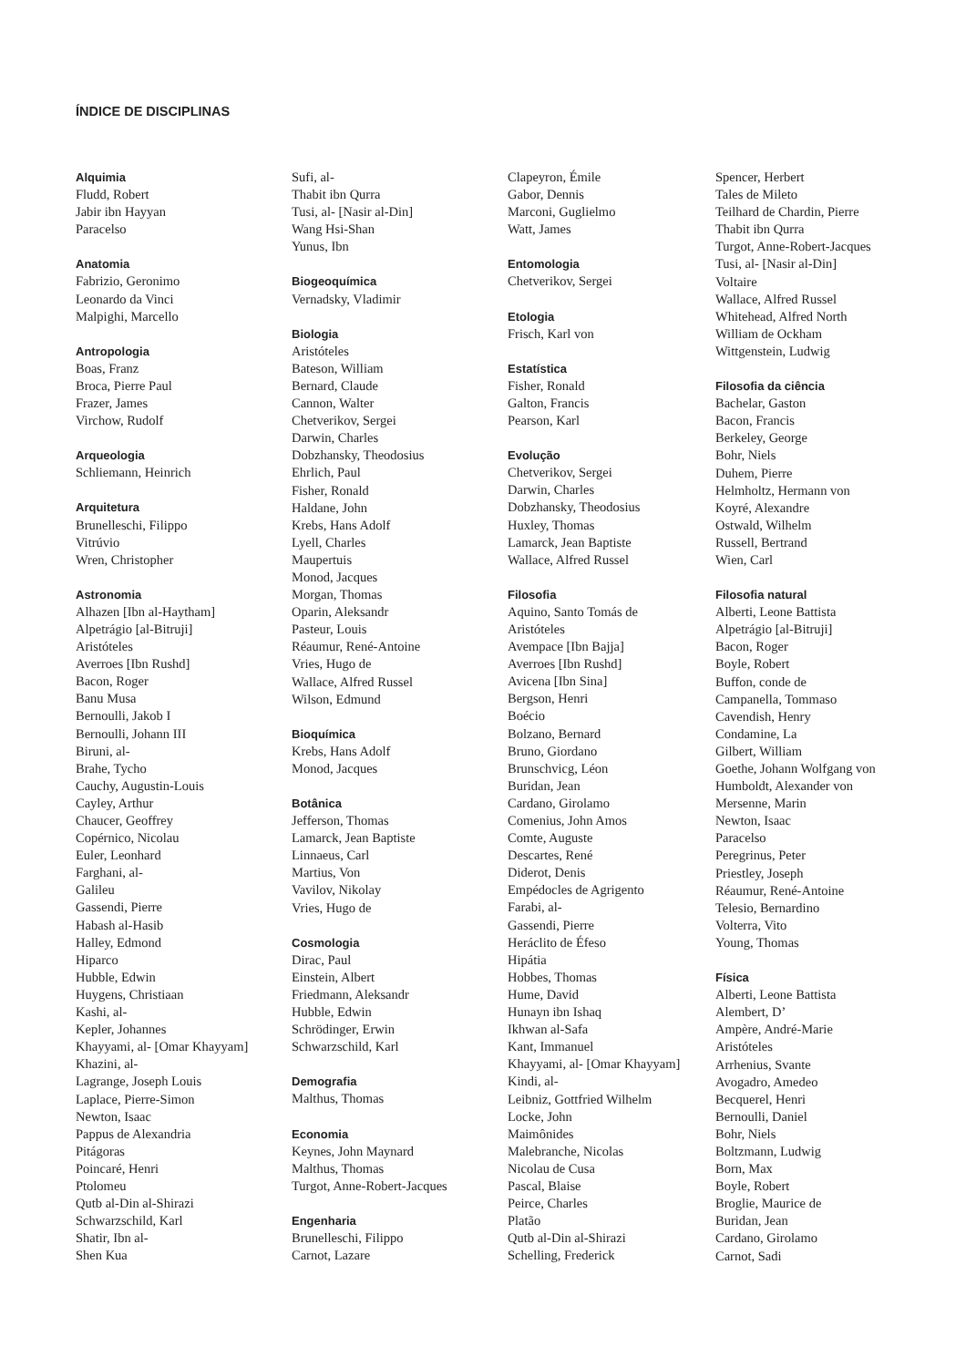ÍNDICE DE DISCIPLINAS
Alquimia
Fludd, Robert
Jabir ibn Hayyan
Paracelso
Anatomia
Fabrizio, Geronimo
Leonardo da Vinci
Malpighi, Marcello
Antropologia
Boas, Franz
Broca, Pierre Paul
Frazer, James
Virchow, Rudolf
Arqueologia
Schliemann, Heinrich
Arquitetura
Brunelleschi, Filippo
Vitrúvio
Wren, Christopher
Astronomia
Alhazen [Ibn al-Haytham]
Alpetrágio [al-Bitruji]
Aristóteles
Averroes [Ibn Rushd]
Bacon, Roger
Banu Musa
Bernoulli, Jakob I
Bernoulli, Johann III
Biruni, al-
Brahe, Tycho
Cauchy, Augustin-Louis
Cayley, Arthur
Chaucer, Geoffrey
Copérnico, Nicolau
Euler, Leonhard
Farghani, al-
Galileu
Gassendi, Pierre
Habash al-Hasib
Halley, Edmond
Hiparco
Hubble, Edwin
Huygens, Christiaan
Kashi, al-
Kepler, Johannes
Khayyami, al- [Omar Khayyam]
Khazini, al-
Lagrange, Joseph Louis
Laplace, Pierre-Simon
Newton, Isaac
Pappus de Alexandria
Pitágoras
Poincaré, Henri
Ptolomeu
Qutb al-Din al-Shirazi
Schwarzschild, Karl
Shatir, Ibn al-
Shen Kua
Sufi, al-
Thabit ibn Qurra
Tusi, al- [Nasir al-Din]
Wang Hsi-Shan
Yunus, Ibn
Biogeoquímica
Vernadsky, Vladimir
Biologia
Aristóteles
Bateson, William
Bernard, Claude
Cannon, Walter
Chetverikov, Sergei
Darwin, Charles
Dobzhansky, Theodosius
Ehrlich, Paul
Fisher, Ronald
Haldane, John
Krebs, Hans Adolf
Lyell, Charles
Maupertuis
Monod, Jacques
Morgan, Thomas
Oparin, Aleksandr
Pasteur, Louis
Réaumur, René-Antoine
Vries, Hugo de
Wallace, Alfred Russel
Wilson, Edmund
Bioquímica
Krebs, Hans Adolf
Monod, Jacques
Botânica
Jefferson, Thomas
Lamarck, Jean Baptiste
Linnaeus, Carl
Martius, Von
Vavilov, Nikolay
Vries, Hugo de
Cosmologia
Dirac, Paul
Einstein, Albert
Friedmann, Aleksandr
Hubble, Edwin
Schrödinger, Erwin
Schwarzschild, Karl
Demografia
Malthus, Thomas
Economia
Keynes, John Maynard
Malthus, Thomas
Turgot, Anne-Robert-Jacques
Engenharia
Brunelleschi, Filippo
Carnot, Lazare
Clapeyron, Émile
Gabor, Dennis
Marconi, Guglielmo
Watt, James
Entomologia
Chetverikov, Sergei
Etologia
Frisch, Karl von
Estatística
Fisher, Ronald
Galton, Francis
Pearson, Karl
Evolução
Chetverikov, Sergei
Darwin, Charles
Dobzhansky, Theodosius
Huxley, Thomas
Lamarck, Jean Baptiste
Wallace, Alfred Russel
Filosofia
Aquino, Santo Tomás de
Aristóteles
Avempace [Ibn Bajja]
Averroes [Ibn Rushd]
Avicena [Ibn Sina]
Bergson, Henri
Boécio
Bolzano, Bernard
Bruno, Giordano
Brunschvicg, Léon
Buridan, Jean
Cardano, Girolamo
Comenius, John Amos
Comte, Auguste
Descartes, René
Diderot, Denis
Empédocles de Agrigento
Farabi, al-
Gassendi, Pierre
Heráclito de Éfeso
Hipátia
Hobbes, Thomas
Hume, David
Hunayn ibn Ishaq
Ikhwan al-Safa
Kant, Immanuel
Khayyami, al- [Omar Khayyam]
Kindi, al-
Leibniz, Gottfried Wilhelm
Locke, John
Maimônides
Malebranche, Nicolas
Nicolau de Cusa
Pascal, Blaise
Peirce, Charles
Platão
Qutb al-Din al-Shirazi
Schelling, Frederick
Spencer, Herbert
Tales de Mileto
Teilhard de Chardin, Pierre
Thabit ibn Qurra
Turgot, Anne-Robert-Jacques
Tusi, al- [Nasir al-Din]
Voltaire
Wallace, Alfred Russel
Whitehead, Alfred North
William de Ockham
Wittgenstein, Ludwig
Filosofia da ciência
Bachelar, Gaston
Bacon, Francis
Berkeley, George
Bohr, Niels
Duhem, Pierre
Helmholtz, Hermann von
Koyré, Alexandre
Ostwald, Wilhelm
Russell, Bertrand
Wien, Carl
Filosofia natural
Alberti, Leone Battista
Alpetrágio [al-Bitruji]
Bacon, Roger
Boyle, Robert
Buffon, conde de
Campanella, Tommaso
Cavendish, Henry
Condamine, La
Gilbert, William
Goethe, Johann Wolfgang von
Humboldt, Alexander von
Mersenne, Marin
Newton, Isaac
Paracelso
Peregrinus, Peter
Priestley, Joseph
Réaumur, René-Antoine
Telesio, Bernardino
Volterra, Vito
Young, Thomas
Física
Alberti, Leone Battista
Alembert, D’
Ampère, André-Marie
Aristóteles
Arrhenius, Svante
Avogadro, Amedeo
Becquerel, Henri
Bernoulli, Daniel
Bohr, Niels
Boltzmann, Ludwig
Born, Max
Boyle, Robert
Broglie, Maurice de
Buridan, Jean
Cardano, Girolamo
Carnot, Sadi